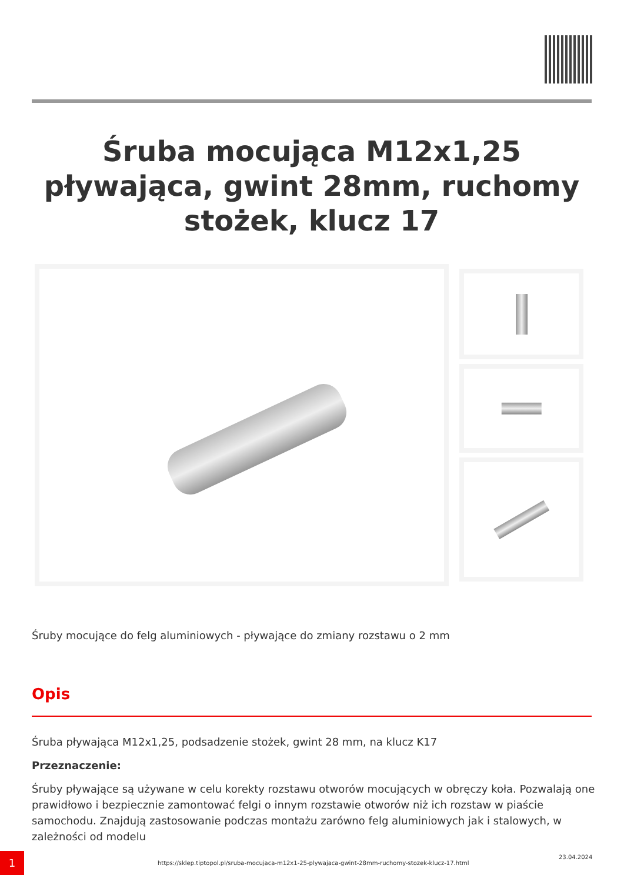Śruba mocująca M12x1,25 pływająca, gwint 28mm, ruchomy stożek, klucz 17
Śruby mocujące do felg aluminiowych - pływające do zmiany rozstawu o 2 mm
Opis
Śruba pływająca M12x1,25, podsadzenie stożek, gwint 28 mm, na klucz K17
Przeznaczenie:
Śruby pływające są używane w celu korekty rozstawu otworów mocujących w obręczy koła. Pozwalają one prawidłowo i bezpiecznie zamontować felgi o innym rozstawie otworów niż ich rozstaw w piaście samochodu. Znajdują zastosowanie podczas montażu zarówno felg aluminiowych jak i stalowych, w zależności od modelu
1
https://sklep.tiptopol.pl/sruba-mocujaca-m12x1-25-plywajaca-gwint-28mm-ruchomy-stozek-klucz-17.html
23.04.2024